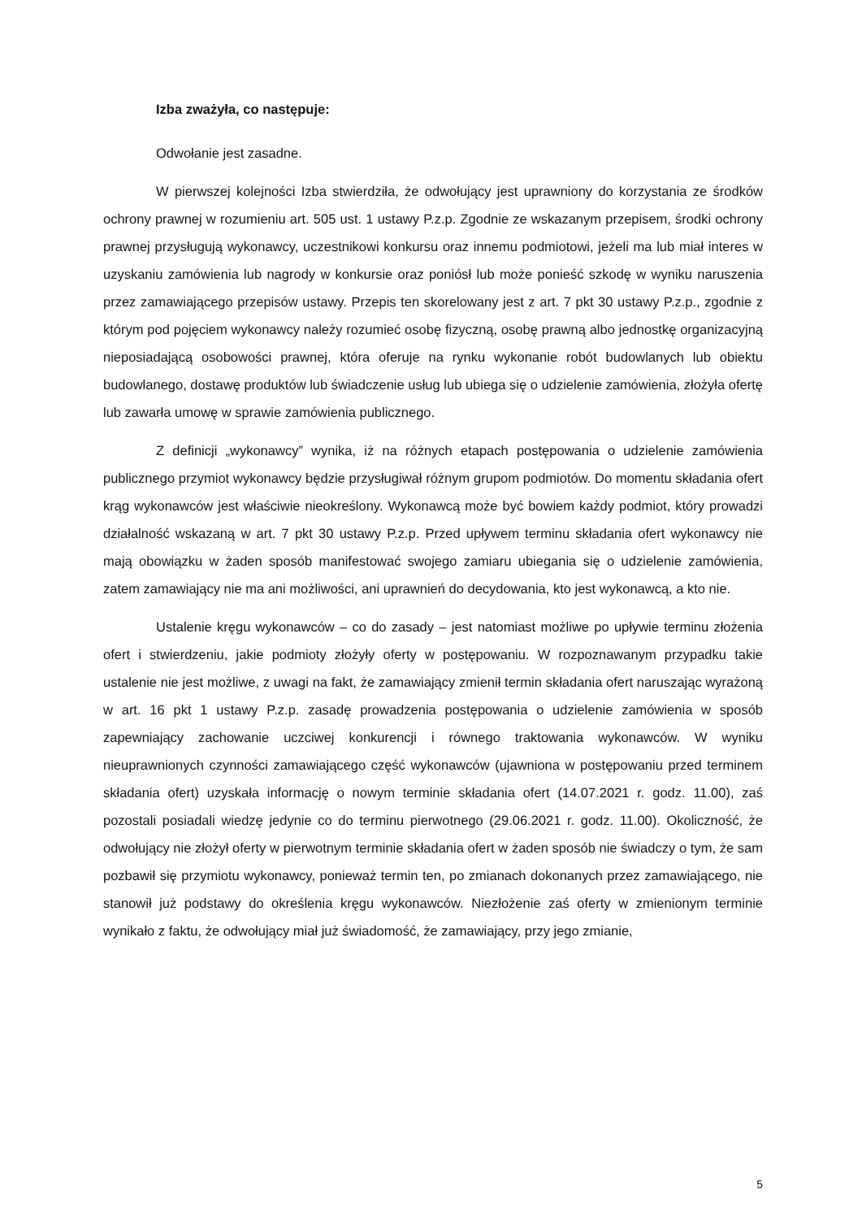Izba zważyła, co następuje:
Odwołanie jest zasadne.
W pierwszej kolejności Izba stwierdziła, że odwołujący jest uprawniony do korzystania ze środków ochrony prawnej w rozumieniu art. 505 ust. 1 ustawy P.z.p. Zgodnie ze wskazanym przepisem, środki ochrony prawnej przysługują wykonawcy, uczestnikowi konkursu oraz innemu podmiotowi, jeżeli ma lub miał interes w uzyskaniu zamówienia lub nagrody w konkursie oraz poniósł lub może ponieść szkodę w wyniku naruszenia przez zamawiającego przepisów ustawy. Przepis ten skorelowany jest z art. 7 pkt 30 ustawy P.z.p., zgodnie z którym pod pojęciem wykonawcy należy rozumieć osobę fizyczną, osobę prawną albo jednostkę organizacyjną nieposiadającą osobowości prawnej, która oferuje na rynku wykonanie robót budowlanych lub obiektu budowlanego, dostawę produktów lub świadczenie usług lub ubiega się o udzielenie zamówienia, złożyła ofertę lub zawarła umowę w sprawie zamówienia publicznego.
Z definicji „wykonawcy” wynika, iż na różnych etapach postępowania o udzielenie zamówienia publicznego przymiot wykonawcy będzie przysługiwał różnym grupom podmiotów. Do momentu składania ofert krąg wykonawców jest właściwie nieokreślony. Wykonawcą może być bowiem każdy podmiot, który prowadzi działalność wskazaną w art. 7 pkt 30 ustawy P.z.p. Przed upływem terminu składania ofert wykonawcy nie mają obowiązku w żaden sposób manifestować swojego zamiaru ubiegania się o udzielenie zamówienia, zatem zamawiający nie ma ani możliwości, ani uprawnień do decydowania, kto jest wykonawcą, a kto nie.
Ustalenie kręgu wykonawców – co do zasady – jest natomiast możliwe po upływie terminu złożenia ofert i stwierdzeniu, jakie podmioty złożyły oferty w postępowaniu. W rozpoznawanym przypadku takie ustalenie nie jest możliwe, z uwagi na fakt, że zamawiający zmienił termin składania ofert naruszając wyrażoną w art. 16 pkt 1 ustawy P.z.p. zasadę prowadzenia postępowania o udzielenie zamówienia w sposób zapewniający zachowanie uczciwej konkurencji i równego traktowania wykonawców. W wyniku nieuprawnionych czynności zamawiającego część wykonawców (ujawniona w postępowaniu przed terminem składania ofert) uzyskała informację o nowym terminie składania ofert (14.07.2021 r. godz. 11.00), zaś pozostali posiadali wiedzę jedynie co do terminu pierwotnego (29.06.2021 r. godz. 11.00). Okoliczność, że odwołujący nie złożył oferty w pierwotnym terminie składania ofert w żaden sposób nie świadczy o tym, że sam pozbawił się przymiotu wykonawcy, ponieważ termin ten, po zmianach dokonanych przez zamawiającego, nie stanowił już podstawy do określenia kręgu wykonawców. Niezłożenie zaś oferty w zmienionym terminie wynikało z faktu, że odwołujący miał już świadomość, że zamawiający, przy jego zmianie,
5